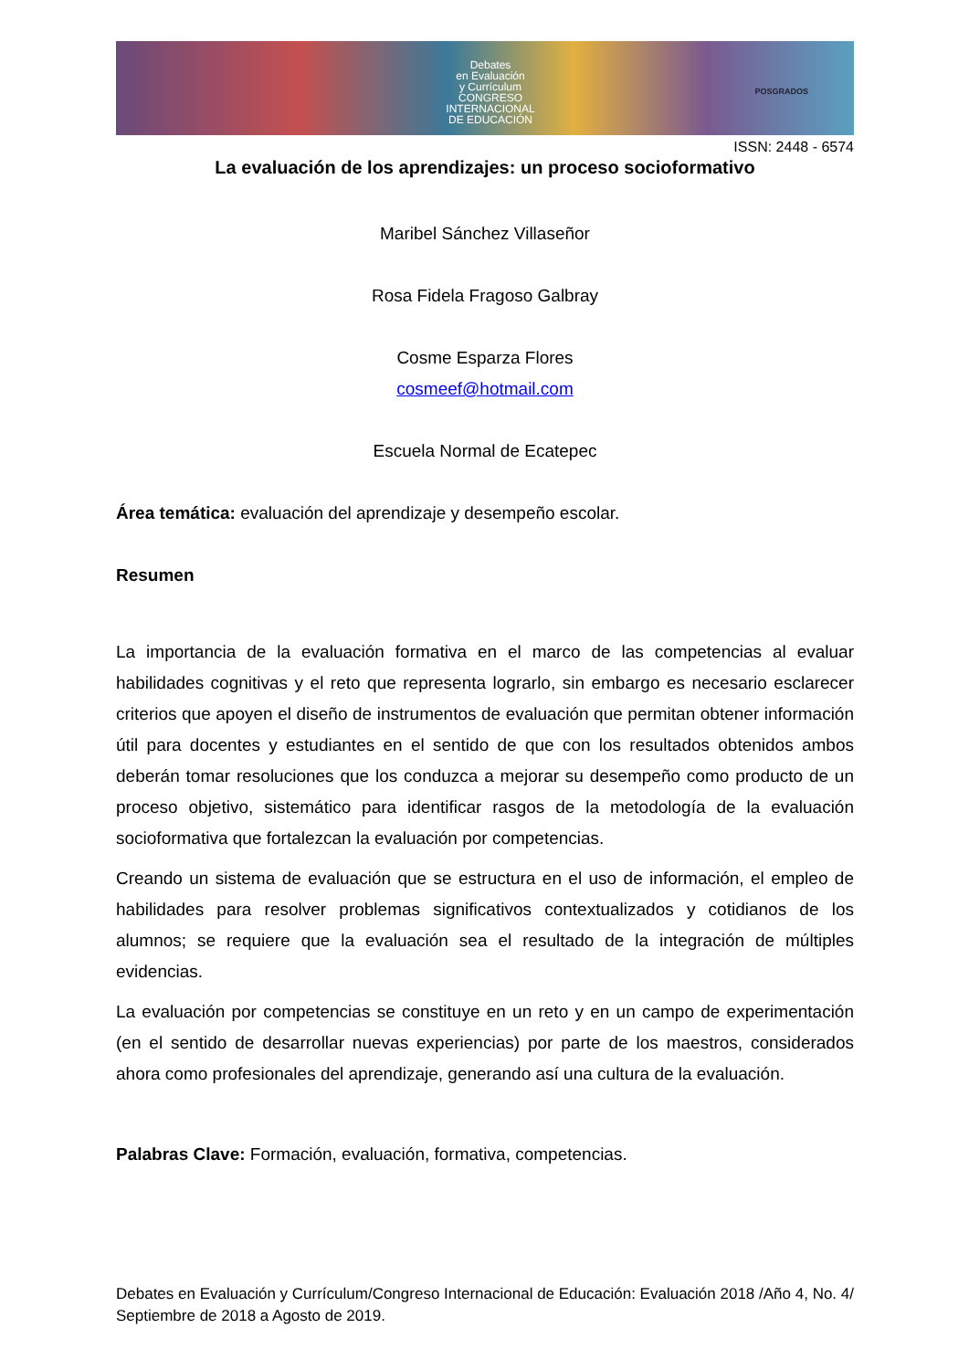Debates
en Evaluación
y Currículum
CONGRESO INTERNACIONAL
DE EDUCACIÓN
POSGRADOS
ISSN: 2448 - 6574
La evaluación de los aprendizajes: un proceso socioformativo
Maribel Sánchez Villaseñor
Rosa Fidela Fragoso Galbray
Cosme Esparza Flores
cosmeef@hotmail.com
Escuela Normal de Ecatepec
Área temática: evaluación del aprendizaje y desempeño escolar.
Resumen
La importancia de la evaluación formativa en el marco de las competencias al evaluar habilidades cognitivas y el reto que representa lograrlo, sin embargo es necesario esclarecer criterios que apoyen el diseño de instrumentos de evaluación que permitan obtener información útil para docentes y estudiantes en el sentido de que con los resultados obtenidos ambos deberán tomar resoluciones que los conduzca a mejorar su desempeño como producto de un proceso objetivo, sistemático para identificar rasgos de la metodología de la evaluación socioformativa que fortalezcan la evaluación por competencias.
Creando un sistema de evaluación que se estructura en el uso de información, el empleo de habilidades para resolver problemas significativos contextualizados y cotidianos de los alumnos; se requiere que la evaluación sea el resultado de la integración de múltiples evidencias.
La evaluación por competencias se constituye en un reto y en un campo de experimentación (en el sentido de desarrollar nuevas experiencias) por parte de los maestros, considerados ahora como profesionales del aprendizaje, generando así una cultura de la evaluación.
Palabras Clave: Formación, evaluación, formativa, competencias.
Debates en Evaluación y Currículum/Congreso Internacional de Educación: Evaluación 2018 /Año 4, No. 4/ Septiembre de 2018 a Agosto de 2019.